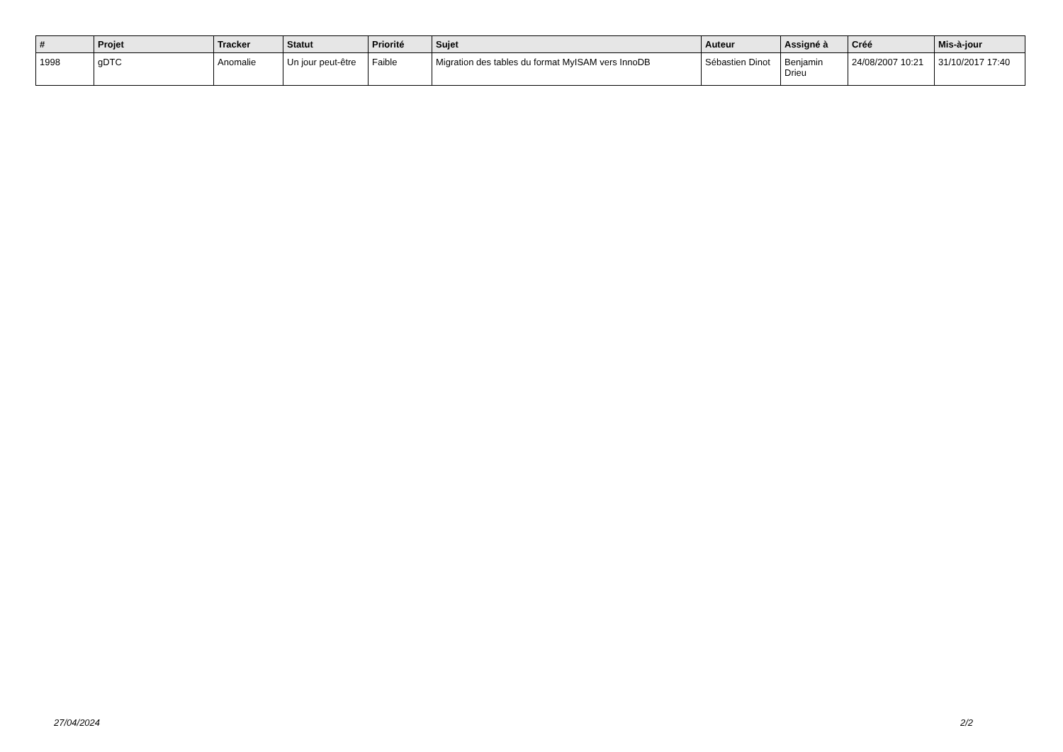| # | Projet | Tracker | Statut | Priorité | Sujet | Auteur | Assigné à | Créé | Mis-à-jour |
| --- | --- | --- | --- | --- | --- | --- | --- | --- | --- |
| 1998 | gDTC | Anomalie | Un jour peut-être | Faible | Migration des tables du format MyISAM vers InnoDB | Sébastien Dinot | Benjamin Drieu | 24/08/2007 10:21 | 31/10/2017 17:40 |
27/04/2024 2/2